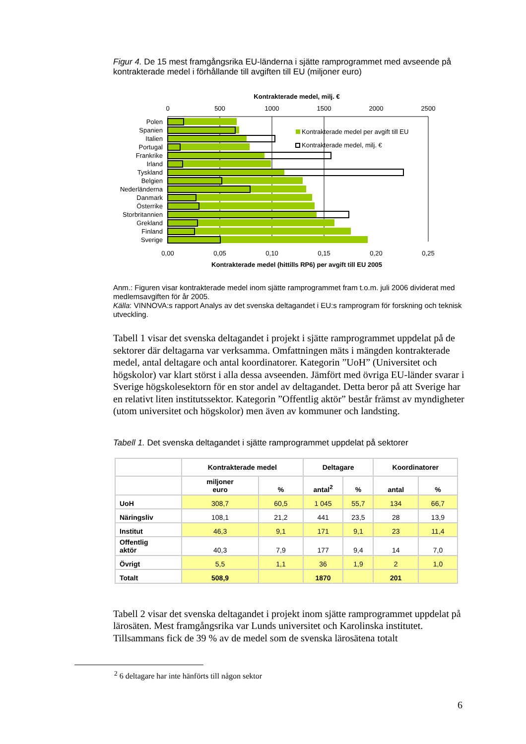Figur 4. De 15 mest framgångsrika EU-länderna i sjätte ramprogrammet med avseende på kontrakterade medel i förhållande till avgiften till EU (miljoner euro)
Kontrakterade medel, milj. €
0
500
1000
1500
2000
2500
0,00
0,05
0,10
0,15
0,20
0,25
Polen
Spanien
Italien
Portugal
Frankrike
Irland
Tyskland
Belgien
Nederländerna
Danmark
Österrike
Storbritannien
Grekland
Finland
Sverige
Kontrakterade medel per avgift till EU
Kontrakterade medel, milj. €
Kontrakterade medel (hittills RP6) per avgift till EU 2005
Anm.: Figuren visar kontrakterade medel inom sjätte ramprogrammet fram t.o.m. juli 2006 dividerat med medlemsavgiften för år 2005.
Källa: VINNOVA:s rapport Analys av det svenska deltagandet i EU:s ramprogram för forskning och teknisk utveckling.
Tabell 1 visar det svenska deltagandet i projekt i sjätte ramprogrammet uppdelat på de sektorer där deltagarna var verksamma. Omfattningen mäts i mängden kontrakterade medel, antal deltagare och antal koordinatorer. Kategorin ”UoH” (Universitet och högskolor) var klart störst i alla dessa avseenden. Jämfört med övriga EU-länder svarar i Sverige högskolesektorn för en stor andel av deltagandet. Detta beror på att Sverige har en relativt liten institutssektor. Kategorin ”Offentlig aktör” består främst av myndigheter (utom universitet och högskolor) men även av kommuner och landsting.
Tabell 1. Det svenska deltagandet i sjätte ramprogrammet uppdelat på sektorer
| | Kontrakterade medel | | Deltagare | | Koordinatorer | |
| --- | --- | --- | --- | --- | --- | --- |
| | miljoner euro | % | antal<sup>2</sup> | % | antal | % |
| UoH | 308,7 | 60,5 | 1 045 | 55,7 | 134 | 66,7 |
| Näringsliv | 108,1 | 21,2 | 441 | 23,5 | 28 | 13,9 |
| Institut | 46,3 | 9,1 | 171 | 9,1 | 23 | 11,4 |
| Offentlig aktör | 40,3 | 7,9 | 177 | 9,4 | 14 | 7,0 |
| Övrigt | 5,5 | 1,1 | 36 | 1,9 | 2 | 1,0 |
| Totalt | 508,9 | | 1870 | | 201 | |
Tabell 2 visar det svenska deltagandet i projekt inom sjätte ramprogrammet uppdelat på lärosäten. Mest framgångsrika var Lunds universitet och Karolinska institutet. Tillsammans fick de 39 % av de medel som de svenska lärosätena totalt
<sup>2</sup> 6 deltagare har inte hänförts till någon sektor
6